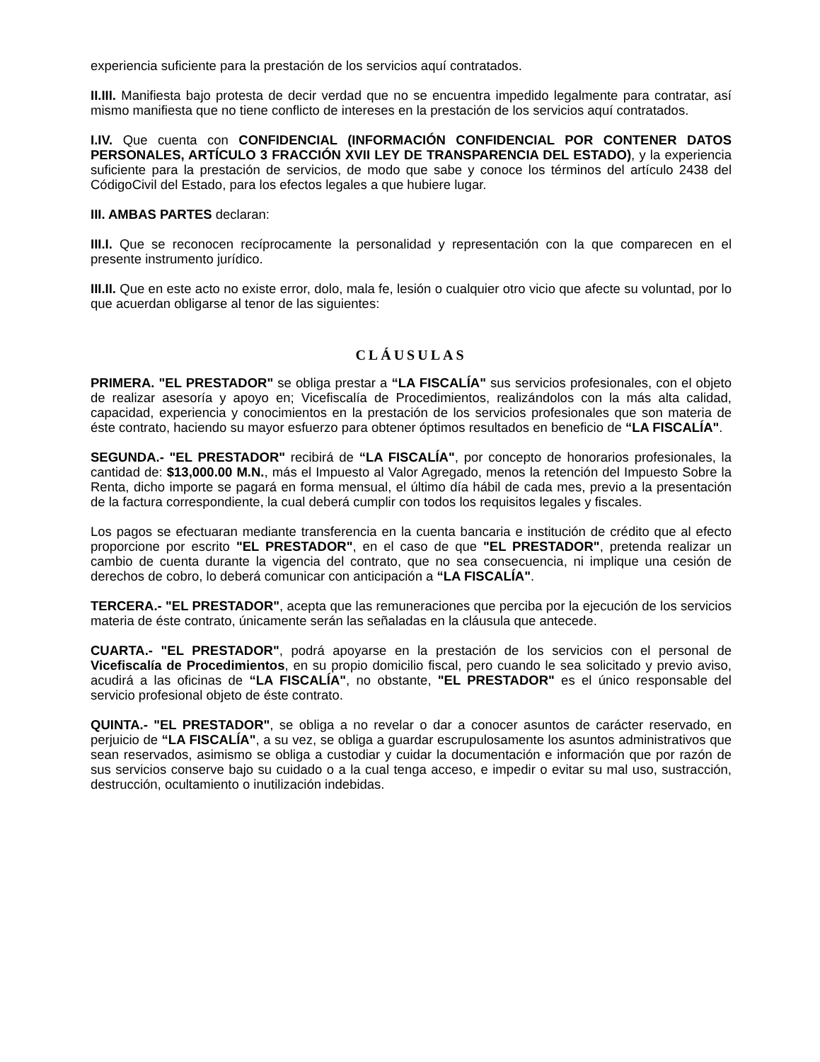experiencia suficiente para la prestación de los servicios aquí contratados.
II.III. Manifiesta bajo protesta de decir verdad que no se encuentra impedido legalmente para contratar, así mismo manifiesta que no tiene conflicto de intereses en la prestación de los servicios aquí contratados.
I.IV. Que cuenta con CONFIDENCIAL (INFORMACIÓN CONFIDENCIAL POR CONTENER DATOS PERSONALES, ARTÍCULO 3 FRACCIÓN XVII LEY DE TRANSPARENCIA DEL ESTADO), y la experiencia suficiente para la prestación de servicios, de modo que sabe y conoce los términos del artículo 2438 del CódigoCivil del Estado, para los efectos legales a que hubiere lugar.
III. AMBAS PARTES declaran:
III.I. Que se reconocen recíprocamente la personalidad y representación con la que comparecen en el presente instrumento jurídico.
III.II. Que en este acto no existe error, dolo, mala fe, lesión o cualquier otro vicio que afecte su voluntad, por lo que acuerdan obligarse al tenor de las siguientes:
CLÁUSULAS
PRIMERA. "EL PRESTADOR" se obliga prestar a “LA FISCALÍA" sus servicios profesionales, con el objeto de realizar asesoría y apoyo en; Vicefiscalía de Procedimientos, realizándolos con la más alta calidad, capacidad, experiencia y conocimientos en la prestación de los servicios profesionales que son materia de éste contrato, haciendo su mayor esfuerzo para obtener óptimos resultados en beneficio de “LA FISCALÍA".
SEGUNDA.- "EL PRESTADOR" recibirá de “LA FISCALÍA", por concepto de honorarios profesionales, la cantidad de: $13,000.00 M.N., más el Impuesto al Valor Agregado, menos la retención del Impuesto Sobre la Renta, dicho importe se pagará en forma mensual, el último día hábil de cada mes, previo a la presentación de la factura correspondiente, la cual deberá cumplir con todos los requisitos legales y fiscales.
Los pagos se efectuaran mediante transferencia en la cuenta bancaria e institución de crédito que al efecto proporcione por escrito "EL PRESTADOR", en el caso de que "EL PRESTADOR", pretenda realizar un cambio de cuenta durante la vigencia del contrato, que no sea consecuencia, ni implique una cesión de derechos de cobro, lo deberá comunicar con anticipación a “LA FISCALÍA".
TERCERA.- "EL PRESTADOR", acepta que las remuneraciones que perciba por la ejecución de los servicios materia de éste contrato, únicamente serán las señaladas en la cláusula que antecede.
CUARTA.- "EL PRESTADOR", podrá apoyarse en la prestación de los servicios con el personal de Vicefiscalía de Procedimientos, en su propio domicilio fiscal, pero cuando le sea solicitado y previo aviso, acudirá a las oficinas de “LA FISCALÍA", no obstante, "EL PRESTADOR" es el único responsable del servicio profesional objeto de éste contrato.
QUINTA.- "EL PRESTADOR", se obliga a no revelar o dar a conocer asuntos de carácter reservado, en perjuicio de “LA FISCALÍA", a su vez, se obliga a guardar escrupulosamente los asuntos administrativos que sean reservados, asimismo se obliga a custodiar y cuidar la documentación e información que por razón de sus servicios conserve bajo su cuidado o a la cual tenga acceso, e impedir o evitar su mal uso, sustracción, destrucción, ocultamiento o inutilización indebidas.